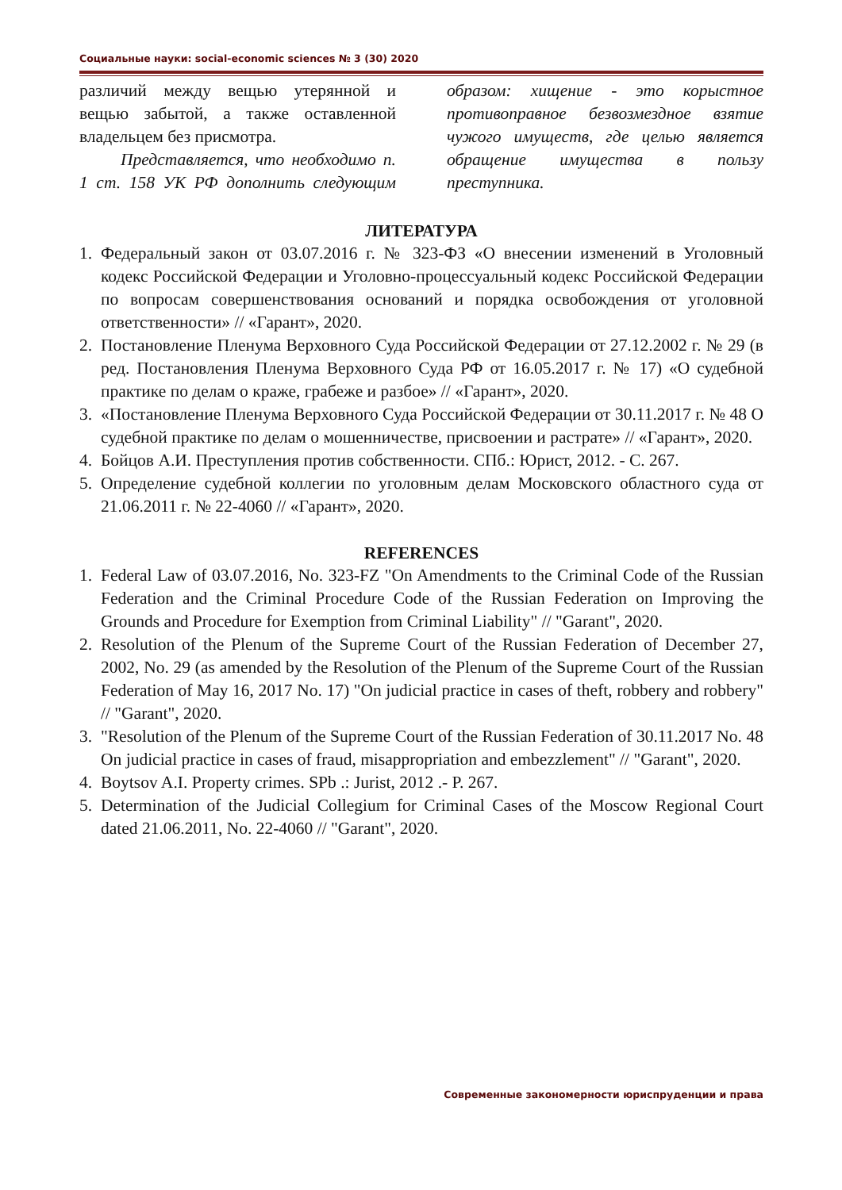Социальные науки: social-economic sciences № 3 (30) 2020
различий между вещью утерянной и вещью забытой, а также оставленной владельцем без присмотра.
Представляется, что необходимо п. 1 ст. 158 УК РФ дополнить следующим образом: хищение - это корыстное противоправное безвозмездное взятие чужого имуществ, где целью является обращение имущества в пользу преступника.
ЛИТЕРАТУРА
1. Федеральный закон от 03.07.2016 г. № 323-ФЗ «О внесении изменений в Уголовный кодекс Российской Федерации и Уголовно-процессуальный кодекс Российской Федерации по вопросам совершенствования оснований и порядка освобождения от уголовной ответственности» // «Гарант», 2020.
2. Постановление Пленума Верховного Суда Российской Федерации от 27.12.2002 г. № 29 (в ред. Постановления Пленума Верховного Суда РФ от 16.05.2017 г. № 17) «О судебной практике по делам о краже, грабеже и разбое» // «Гарант», 2020.
3. «Постановление Пленума Верховного Суда Российской Федерации от 30.11.2017 г. № 48 О судебной практике по делам о мошенничестве, присвоении и растрате» // «Гарант», 2020.
4. Бойцов А.И. Преступления против собственности. СПб.: Юрист, 2012. - С. 267.
5. Определение судебной коллегии по уголовным делам Московского областного суда от 21.06.2011 г. № 22-4060 // «Гарант», 2020.
REFERENCES
1. Federal Law of 03.07.2016, No. 323-FZ "On Amendments to the Criminal Code of the Russian Federation and the Criminal Procedure Code of the Russian Federation on Improving the Grounds and Procedure for Exemption from Criminal Liability" // "Garant", 2020.
2. Resolution of the Plenum of the Supreme Court of the Russian Federation of December 27, 2002, No. 29 (as amended by the Resolution of the Plenum of the Supreme Court of the Russian Federation of May 16, 2017 No. 17) "On judicial practice in cases of theft, robbery and robbery" // "Garant", 2020.
3. "Resolution of the Plenum of the Supreme Court of the Russian Federation of 30.11.2017 No. 48 On judicial practice in cases of fraud, misappropriation and embezzlement" // "Garant", 2020.
4. Boytsov A.I. Property crimes. SPb .: Jurist, 2012 .- P. 267.
5. Determination of the Judicial Collegium for Criminal Cases of the Moscow Regional Court dated 21.06.2011, No. 22-4060 // "Garant", 2020.
Современные закономерности юриспруденции и права